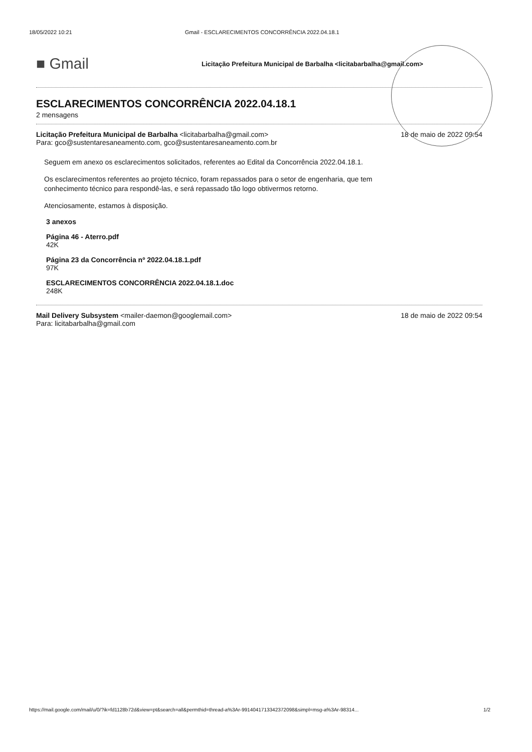18/05/2022 10:21 Gmail - ESCLARECIMENTOS CONCORRÊNCIA 2022.04.18.1
■ Gmail
Licitação Prefeitura Municipal de Barbalha <licitabarbalha@gmail.com>
ESCLARECIMENTOS CONCORRÊNCIA 2022.04.18.1
2 mensagens
Licitação Prefeitura Municipal de Barbalha <licitabarbalha@gmail.com> 18 de maio de 2022 09:54
Para: gco@sustentaresaneamento.com, gco@sustentaresaneamento.com.br
Seguem em anexo os esclarecimentos solicitados, referentes ao Edital da Concorrência 2022.04.18.1.
Os esclarecimentos referentes ao projeto técnico, foram repassados para o setor de engenharia, que tem
conhecimento técnico para respondê-las, e será repassado tão logo obtivermos retorno.
Atenciosamente, estamos à disposição.
3 anexos
Página 46 - Aterro.pdf
42K
Página 23 da Concorrência nº 2022.04.18.1.pdf
97K
ESCLARECIMENTOS CONCORRÊNCIA 2022.04.18.1.doc
248K
Mail Delivery Subsystem <mailer-daemon@googlemail.com> 18 de maio de 2022 09:54
Para: licitabarbalha@gmail.com
https://mail.google.com/mail/u/0/?ik=fd1128b72d&view=pt&search=all&permthid=thread-a%3Ar-9914041713342372098&simpl=msg-a%3Ar-98314... 1/2